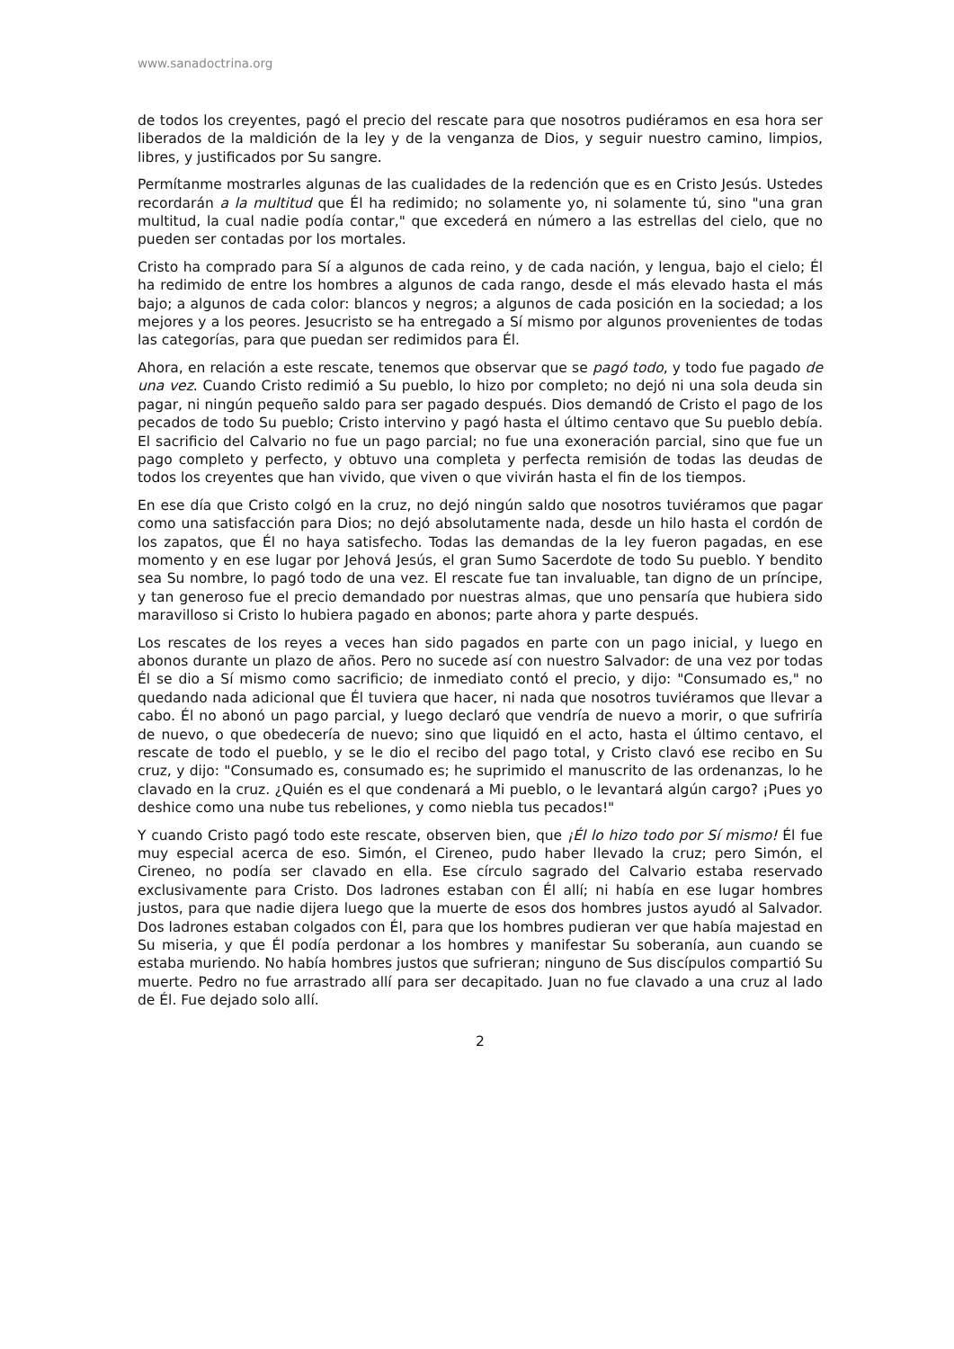www.sanadoctrina.org
de todos los creyentes, pagó el precio del rescate para que nosotros pudiéramos en esa hora ser liberados de la maldición de la ley y de la venganza de Dios, y seguir nuestro camino, limpios, libres, y justificados por Su sangre.
Permítanme mostrarles algunas de las cualidades de la redención que es en Cristo Jesús. Ustedes recordarán a la multitud que Él ha redimido; no solamente yo, ni solamente tú, sino "una gran multitud, la cual nadie podía contar," que excederá en número a las estrellas del cielo, que no pueden ser contadas por los mortales.
Cristo ha comprado para Sí a algunos de cada reino, y de cada nación, y lengua, bajo el cielo; Él ha redimido de entre los hombres a algunos de cada rango, desde el más elevado hasta el más bajo; a algunos de cada color: blancos y negros; a algunos de cada posición en la sociedad; a los mejores y a los peores. Jesucristo se ha entregado a Sí mismo por algunos provenientes de todas las categorías, para que puedan ser redimidos para Él.
Ahora, en relación a este rescate, tenemos que observar que se pagó todo, y todo fue pagado de una vez. Cuando Cristo redimió a Su pueblo, lo hizo por completo; no dejó ni una sola deuda sin pagar, ni ningún pequeño saldo para ser pagado después. Dios demandó de Cristo el pago de los pecados de todo Su pueblo; Cristo intervino y pagó hasta el último centavo que Su pueblo debía. El sacrificio del Calvario no fue un pago parcial; no fue una exoneración parcial, sino que fue un pago completo y perfecto, y obtuvo una completa y perfecta remisión de todas las deudas de todos los creyentes que han vivido, que viven o que vivirán hasta el fin de los tiempos.
En ese día que Cristo colgó en la cruz, no dejó ningún saldo que nosotros tuviéramos que pagar como una satisfacción para Dios; no dejó absolutamente nada, desde un hilo hasta el cordón de los zapatos, que Él no haya satisfecho. Todas las demandas de la ley fueron pagadas, en ese momento y en ese lugar por Jehová Jesús, el gran Sumo Sacerdote de todo Su pueblo. Y bendito sea Su nombre, lo pagó todo de una vez. El rescate fue tan invaluable, tan digno de un príncipe, y tan generoso fue el precio demandado por nuestras almas, que uno pensaría que hubiera sido maravilloso si Cristo lo hubiera pagado en abonos; parte ahora y parte después.
Los rescates de los reyes a veces han sido pagados en parte con un pago inicial, y luego en abonos durante un plazo de años. Pero no sucede así con nuestro Salvador: de una vez por todas Él se dio a Sí mismo como sacrificio; de inmediato contó el precio, y dijo: "Consumado es," no quedando nada adicional que Él tuviera que hacer, ni nada que nosotros tuviéramos que llevar a cabo. Él no abonó un pago parcial, y luego declaró que vendría de nuevo a morir, o que sufriría de nuevo, o que obedecería de nuevo; sino que liquidó en el acto, hasta el último centavo, el rescate de todo el pueblo, y se le dio el recibo del pago total, y Cristo clavó ese recibo en Su cruz, y dijo: "Consumado es, consumado es; he suprimido el manuscrito de las ordenanzas, lo he clavado en la cruz. ¿Quién es el que condenará a Mi pueblo, o le levantará algún cargo? ¡Pues yo deshice como una nube tus rebeliones, y como niebla tus pecados!"
Y cuando Cristo pagó todo este rescate, observen bien, que ¡Él lo hizo todo por Sí mismo! Él fue muy especial acerca de eso. Simón, el Cireneo, pudo haber llevado la cruz; pero Simón, el Cireneo, no podía ser clavado en ella. Ese círculo sagrado del Calvario estaba reservado exclusivamente para Cristo. Dos ladrones estaban con Él allí; ni había en ese lugar hombres justos, para que nadie dijera luego que la muerte de esos dos hombres justos ayudó al Salvador. Dos ladrones estaban colgados con Él, para que los hombres pudieran ver que había majestad en Su miseria, y que Él podía perdonar a los hombres y manifestar Su soberanía, aun cuando se estaba muriendo. No había hombres justos que sufrieran; ninguno de Sus discípulos compartió Su muerte. Pedro no fue arrastrado allí para ser decapitado. Juan no fue clavado a una cruz al lado de Él. Fue dejado solo allí.
2